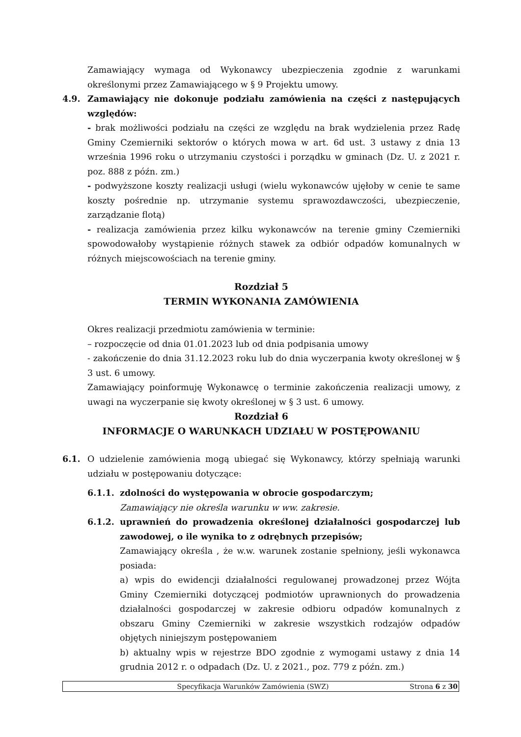Zamawiający wymaga od Wykonawcy ubezpieczenia zgodnie z warunkami określonymi przez Zamawiającego w § 9 Projektu umowy.
4.9. Zamawiający nie dokonuje podziału zamówienia na części z następujących względów:
- brak możliwości podziału na części ze względu na brak wydzielenia przez Radę Gminy Czemierniki sektorów o których mowa w art. 6d ust. 3 ustawy z dnia 13 września 1996 roku o utrzymaniu czystości i porządku w gminach (Dz. U. z 2021 r. poz. 888 z późn. zm.)
- podwyższone koszty realizacji usługi (wielu wykonawców ujęłoby w cenie te same koszty pośrednie np. utrzymanie systemu sprawozdawczości, ubezpieczenie, zarządzanie flotą)
- realizacja zamówienia przez kilku wykonawców na terenie gminy Czemierniki spowodowałoby wystąpienie różnych stawek za odbiór odpadów komunalnych w różnych miejscowościach na terenie gminy.
Rozdział 5
TERMIN WYKONANIA ZAMÓWIENIA
Okres realizacji przedmiotu zamówienia w terminie:
– rozpoczęcie od dnia 01.01.2023 lub od dnia podpisania umowy
- zakończenie do dnia 31.12.2023 roku lub do dnia wyczerpania kwoty określonej w § 3 ust. 6 umowy.
Zamawiający poinformuję Wykonawcę o terminie zakończenia realizacji umowy, z uwagi na wyczerpanie się kwoty określonej w § 3 ust. 6 umowy.
Rozdział 6
INFORMACJE O WARUNKACH UDZIAŁU W POSTĘPOWANIU
6.1. O udzielenie zamówienia mogą ubiegać się Wykonawcy, którzy spełniają warunki udziału w postępowaniu dotyczące:
6.1.1. zdolności do występowania w obrocie gospodarczym;
Zamawiający nie określa warunku w ww. zakresie.
6.1.2. uprawnień do prowadzenia określonej działalności gospodarczej lub zawodowej, o ile wynika to z odrębnych przepisów;
Zamawiający określa , że w.w. warunek zostanie spełniony, jeśli wykonawca posiada:
a) wpis do ewidencji działalności regulowanej prowadzonej przez Wójta Gminy Czemierniki dotyczącej podmiotów uprawnionych do prowadzenia działalności gospodarczej w zakresie odbioru odpadów komunalnych z obszaru Gminy Czemierniki w zakresie wszystkich rodzajów odpadów objętych niniejszym postępowaniem
b) aktualny wpis w rejestrze BDO zgodnie z wymogami ustawy z dnia 14 grudnia 2012 r. o odpadach (Dz. U. z 2021., poz. 779 z późn. zm.)
Specyfikacja Warunków Zamówienia (SWZ) Strona 6 z 30